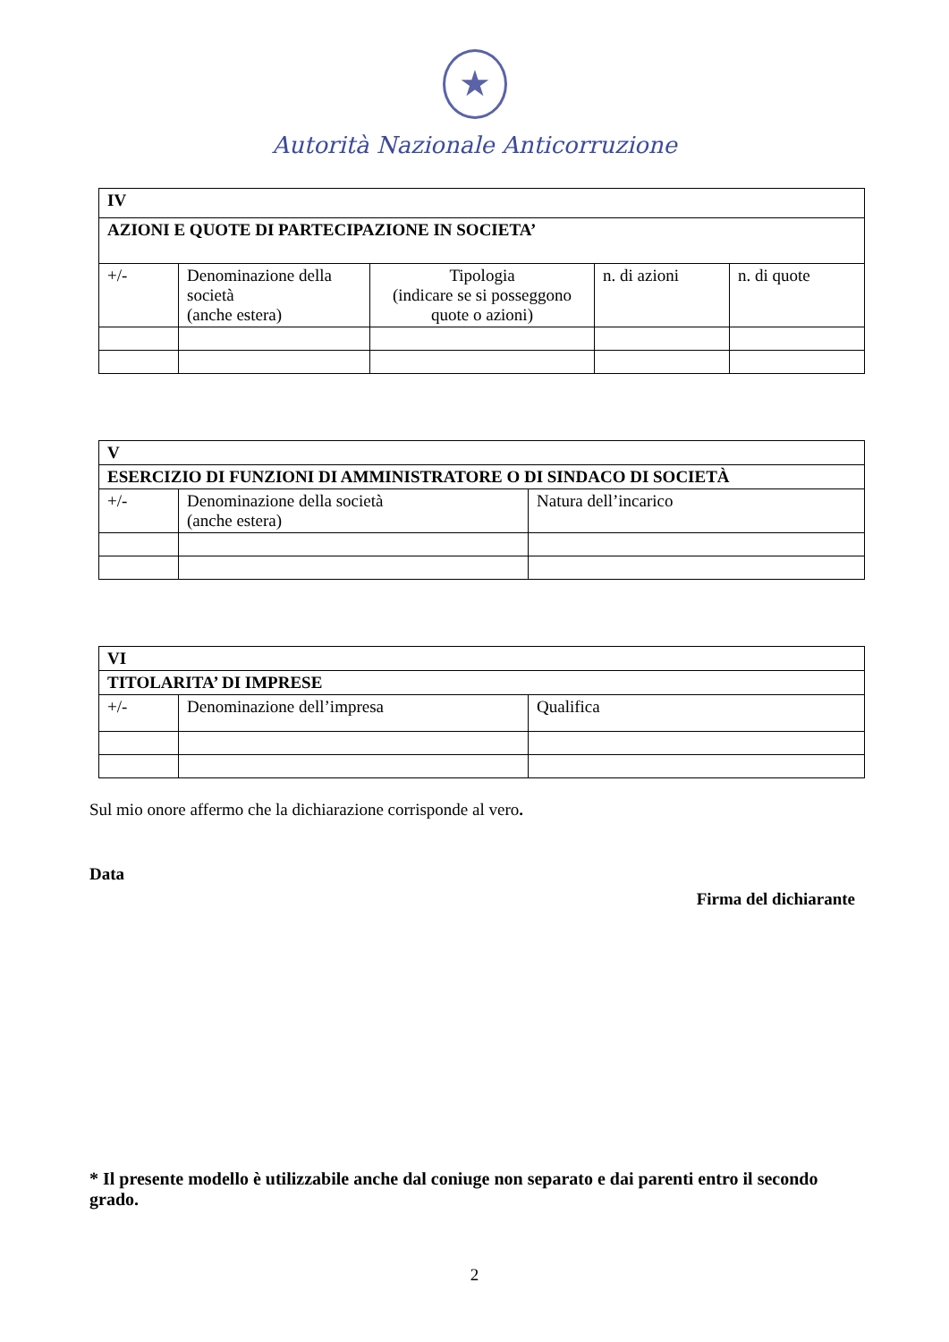★
Autorità Nazionale Anticorruzione
| IV | | | | |
| AZIONI E QUOTE DI PARTECIPAZIONE IN SOCIETA’ | | | | |
| +/- | Denominazione della società (anche estera) | Tipologia (indicare se si posseggono quote o azioni) | n. di azioni | n. di quote |
| V | | |
| ESERCIZIO DI FUNZIONI DI AMMINISTRATORE O DI SINDACO DI SOCIETÀ | | |
| +/- | Denominazione della società (anche estera) | Natura dell’incarico |
| VI | | |
| TITOLARITA’ DI IMPRESE | | |
| +/- | Denominazione dell’impresa | Qualifica |
Sul mio onore affermo che la dichiarazione corrisponde al vero.
Data
Firma del dichiarante
* Il presente modello è utilizzabile anche dal coniuge non separato e dai parenti entro il secondo grado.
2